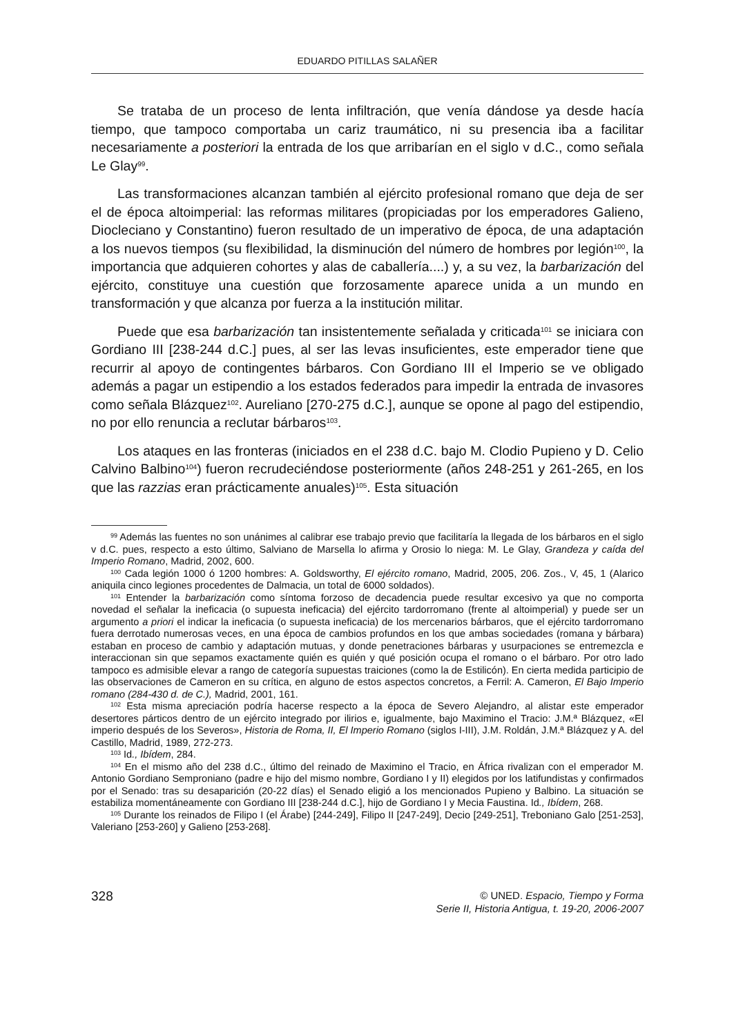EDUARDO PITILLAS SALAÑER
Se trataba de un proceso de lenta infiltración, que venía dándose ya desde hacía tiempo, que tampoco comportaba un cariz traumático, ni su presencia iba a facilitar necesariamente a posteriori la entrada de los que arribarían en el siglo v d.C., como señala Le Glay<sup>99</sup>.
Las transformaciones alcanzan también al ejército profesional romano que deja de ser el de época altoimperial: las reformas militares (propiciadas por los emperadores Galieno, Diocleciano y Constantino) fueron resultado de un imperativo de época, de una adaptación a los nuevos tiempos (su flexibilidad, la disminución del número de hombres por legión<sup>100</sup>, la importancia que adquieren cohortes y alas de caballería....) y, a su vez, la barbarización del ejército, constituye una cuestión que forzosamente aparece unida a un mundo en transformación y que alcanza por fuerza a la institución militar.
Puede que esa barbarización tan insistentemente señalada y criticada<sup>101</sup> se iniciara con Gordiano III [238-244 d.C.] pues, al ser las levas insuficientes, este emperador tiene que recurrir al apoyo de contingentes bárbaros. Con Gordiano III el Imperio se ve obligado además a pagar un estipendio a los estados federados para impedir la entrada de invasores como señala Blázquez<sup>102</sup>. Aureliano [270-275 d.C.], aunque se opone al pago del estipendio, no por ello renuncia a reclutar bárbaros<sup>103</sup>.
Los ataques en las fronteras (iniciados en el 238 d.C. bajo M. Clodio Pupieno y D. Celio Calvino Balbino<sup>104</sup>) fueron recrudeciéndose posteriormente (años 248-251 y 261-265, en los que las razzias eran prácticamente anuales)<sup>105</sup>. Esta situación
<sup>99</sup> Además las fuentes no son unánimes al calibrar ese trabajo previo que facilitaría la llegada de los bárbaros en el siglo v d.C. pues, respecto a esto último, Salviano de Marsella lo afirma y Orosio lo niega: M. Le Glay, Grandeza y caída del Imperio Romano, Madrid, 2002, 600.
<sup>100</sup> Cada legión 1000 ó 1200 hombres: A. Goldsworthy, El ejército romano, Madrid, 2005, 206. Zos., V, 45, 1 (Alarico aniquila cinco legiones procedentes de Dalmacia, un total de 6000 soldados).
<sup>101</sup> Entender la barbarización como síntoma forzoso de decadencia puede resultar excesivo ya que no comporta novedad el señalar la ineficacia (o supuesta ineficacia) del ejército tardorromano (frente al altoimperial) y puede ser un argumento a priori el indicar la ineficacia (o supuesta ineficacia) de los mercenarios bárbaros, que el ejército tardorromano fuera derrotado numerosas veces, en una época de cambios profundos en los que ambas sociedades (romana y bárbara) estaban en proceso de cambio y adaptación mutuas, y donde penetraciones bárbaras y usurpaciones se entremezcla e interaccionan sin que sepamos exactamente quién es quién y qué posición ocupa el romano o el bárbaro. Por otro lado tampoco es admisible elevar a rango de categoría supuestas traiciones (como la de Estilicón). En cierta medida participio de las observaciones de Cameron en su crítica, en alguno de estos aspectos concretos, a Ferril: A. Cameron, El Bajo Imperio romano (284-430 d. de C.), Madrid, 2001, 161.
<sup>102</sup> Esta misma apreciación podría hacerse respecto a la época de Severo Alejandro, al alistar este emperador desertores párticos dentro de un ejército integrado por ilirios e, igualmente, bajo Maximino el Tracio: J.M.ª Blázquez, «El imperio después de los Severos», Historia de Roma, II, El Imperio Romano (siglos I-III), J.M. Roldán, J.M.ª Blázquez y A. del Castillo, Madrid, 1989, 272-273.
<sup>103</sup> Id., Ibídem, 284.
<sup>104</sup> En el mismo año del 238 d.C., último del reinado de Maximino el Tracio, en África rivalizan con el emperador M. Antonio Gordiano Semproniano (padre e hijo del mismo nombre, Gordiano I y II) elegidos por los latifundistas y confirmados por el Senado: tras su desaparición (20-22 días) el Senado eligió a los mencionados Pupieno y Balbino. La situación se estabiliza momentáneamente con Gordiano III [238-244 d.C.], hijo de Gordiano I y Mecia Faustina. Id., Ibídem, 268.
<sup>105</sup> Durante los reinados de Filipo I (el Árabe) [244-249], Filipo II [247-249], Decio [249-251], Treboniano Galo [251-253], Valeriano [253-260] y Galieno [253-268].
328
© UNED. Espacio, Tiempo y Forma
Serie II, Historia Antigua, t. 19-20, 2006-2007